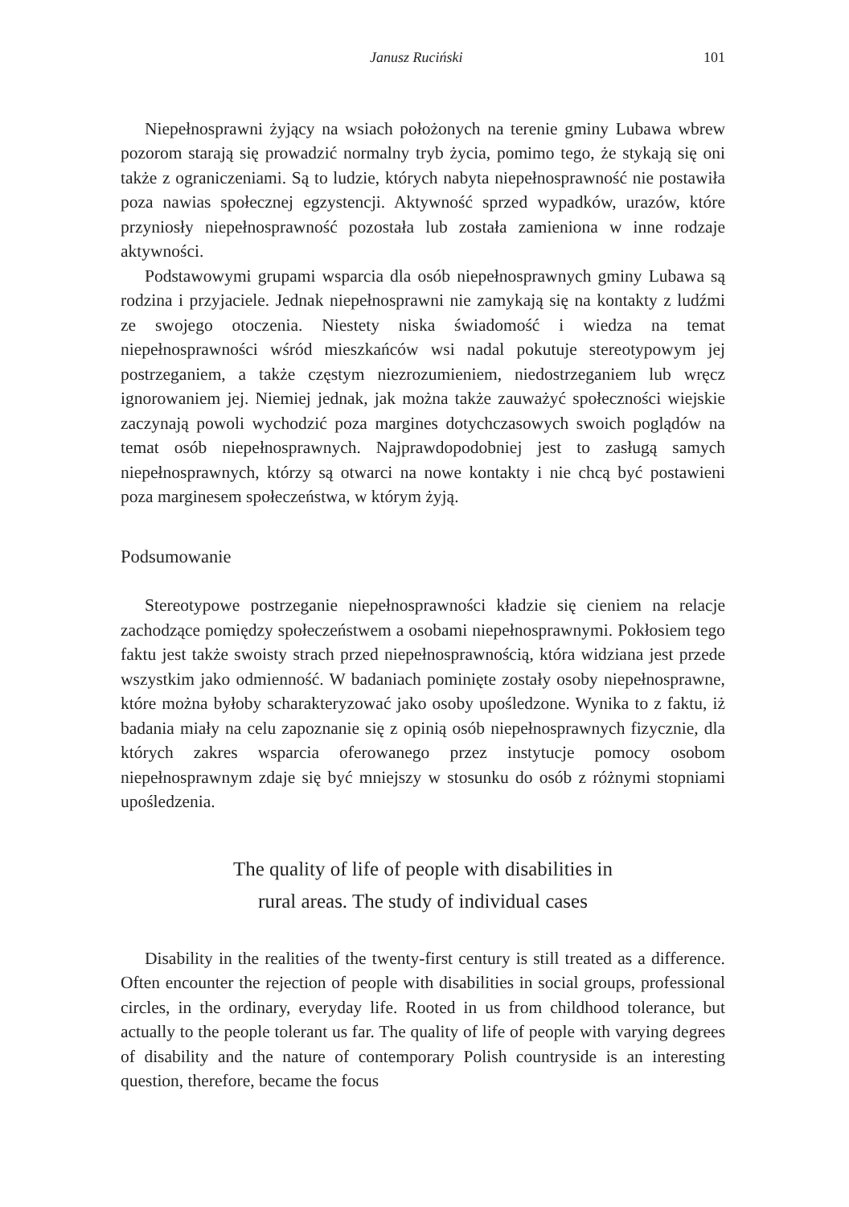Janusz Ruciński 101
Niepełnosprawni żyjący na wsiach położonych na terenie gminy Lubawa wbrew pozorom starają się prowadzić normalny tryb życia, pomimo tego, że stykają się oni także z ograniczeniami. Są to ludzie, których nabyta niepełnosprawność nie postawiła poza nawias społecznej egzystencji. Aktywność sprzed wypadków, urazów, które przyniosły niepełnosprawność pozostała lub została zamieniona w inne rodzaje aktywności.
Podstawowymi grupami wsparcia dla osób niepełnosprawnych gminy Lubawa są rodzina i przyjaciele. Jednak niepełnosprawni nie zamykają się na kontakty z ludźmi ze swojego otoczenia. Niestety niska świadomość i wiedza na temat niepełnosprawności wśród mieszkańców wsi nadal pokutuje stereotypowym jej postrzeganiem, a także częstym niezrozumieniem, niedostrzeganiem lub wręcz ignorowaniem jej. Niemiej jednak, jak można także zauważyć społeczności wiejskie zaczynają powoli wychodzić poza margines dotychczasowych swoich poglądów na temat osób niepełnosprawnych. Najprawdopodobniej jest to zasługą samych niepełnosprawnych, którzy są otwarci na nowe kontakty i nie chcą być postawieni poza marginesem społeczeństwa, w którym żyją.
Podsumowanie
Stereotypowe postrzeganie niepełnosprawności kładzie się cieniem na relacje zachodzące pomiędzy społeczeństwem a osobami niepełnosprawnymi. Pokłosiem tego faktu jest także swoisty strach przed niepełnosprawnością, która widziana jest przede wszystkim jako odmienność. W badaniach pominięte zostały osoby niepełnosprawne, które można byłoby scharakteryzować jako osoby upośledzone. Wynika to z faktu, iż badania miały na celu zapoznanie się z opinią osób niepełnosprawnych fizycznie, dla których zakres wsparcia oferowanego przez instytucje pomocy osobom niepełnosprawnym zdaje się być mniejszy w stosunku do osób z różnymi stopniami upośledzenia.
The quality of life of people with disabilities in
rural areas. The study of individual cases
Disability in the realities of the twenty-first century is still treated as a difference. Often encounter the rejection of people with disabilities in social groups, professional circles, in the ordinary, everyday life. Rooted in us from childhood tolerance, but actually to the people tolerant us far. The quality of life of people with varying degrees of disability and the nature of contemporary Polish countryside is an interesting question, therefore, became the focus